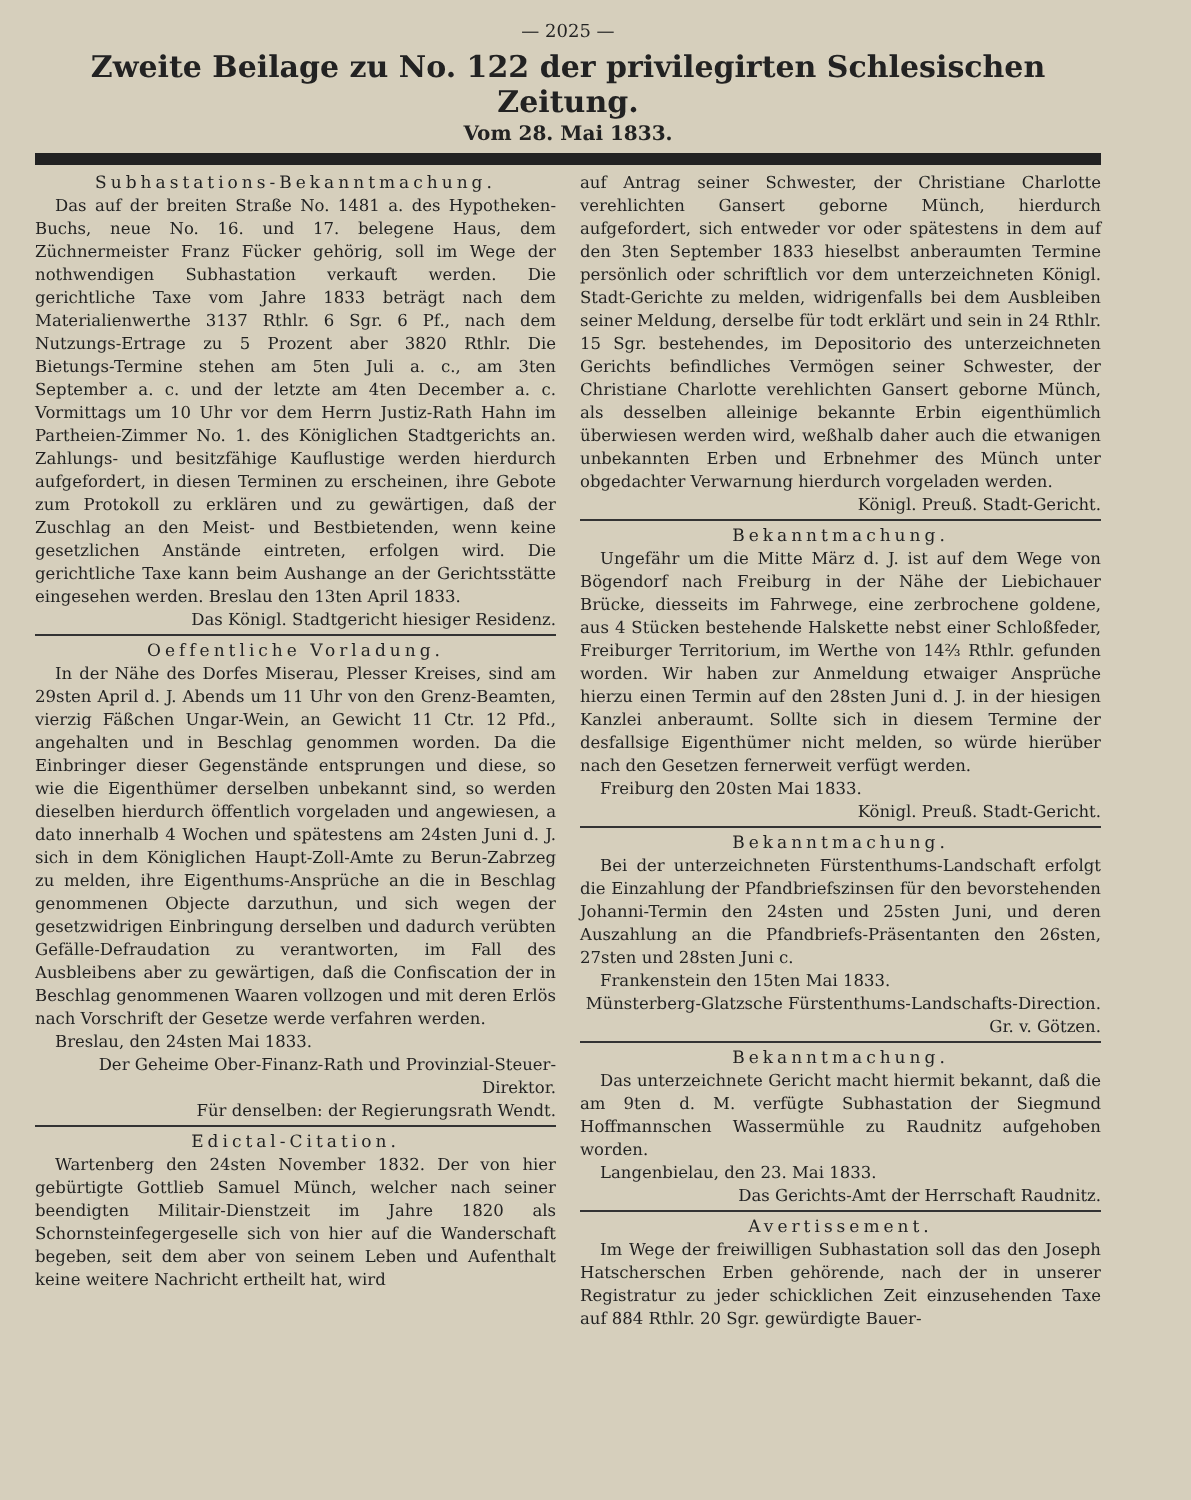— 2025 —
Zweite Beilage zu No. 122 der privilegirten Schlesischen Zeitung.
Vom 28. Mai 1833.
Subhastations-Bekanntmachung.
Das auf der breiten Straße No. 1481 a. des Hypotheken-Buchs, neue No. 16. und 17. belegene Haus, dem Züchnermeister Franz Fücker gehörig, soll im Wege der nothwendigen Subhastation verkauft werden. Die gerichtliche Taxe vom Jahre 1833 beträgt nach dem Materialienwerthe 3137 Rthlr. 6 Sgr. 6 Pf., nach dem Nutzungs-Ertrage zu 5 Prozent aber 3820 Rthlr. Die Bietungs-Termine stehen am 5ten Juli a. c., am 3ten September a. c. und der letzte am 4ten December a. c. Vormittags um 10 Uhr vor dem Herrn Justiz-Rath Hahn im Partheien-Zimmer No. 1. des Königlichen Stadtgerichts an. Zahlungs- und besitzfähige Kauflustige werden hierdurch aufgefordert, in diesen Terminen zu erscheinen, ihre Gebote zum Protokoll zu erklären und zu gewärtigen, daß der Zuschlag an den Meist- und Bestbietenden, wenn keine gesetzlichen Anstände eintreten, erfolgen wird. Die gerichtliche Taxe kann beim Aushange an der Gerichtsstätte eingesehen werden. Breslau den 13ten April 1833.
Das Königl. Stadtgericht hiesiger Residenz.
Oeffentliche Vorladung.
In der Nähe des Dorfes Miserau, Plesser Kreises, sind am 29sten April d. J. Abends um 11 Uhr von den Grenz-Beamten, vierzig Fäßchen Ungar-Wein, an Gewicht 11 Ctr. 12 Pfd., angehalten und in Beschlag genommen worden. Da die Einbringer dieser Gegenstände entsprungen und diese, so wie die Eigenthümer derselben unbekannt sind, so werden dieselben hierdurch öffentlich vorgeladen und angewiesen, a dato innerhalb 4 Wochen und spätestens am 24sten Juni d. J. sich in dem Königlichen Haupt-Zoll-Amte zu Berun-Zabrzeg zu melden, ihre Eigenthums-Ansprüche an die in Beschlag genommenen Objecte darzuthun, und sich wegen der gesetzwidrigen Einbringung derselben und dadurch verübten Gefälle-Defraudation zu verantworten, im Fall des Ausbleibens aber zu gewärtigen, daß die Confiscation der in Beschlag genommenen Waaren vollzogen und mit deren Erlös nach Vorschrift der Gesetze werde verfahren werden.
Breslau, den 24sten Mai 1833.
Der Geheime Ober-Finanz-Rath und Provinzial-Steuer-Direktor.
Für denselben: der Regierungsrath Wendt.
Edictal-Citation.
Wartenberg den 24sten November 1832. Der von hier gebürtigte Gottlieb Samuel Münch, welcher nach seiner beendigten Militair-Dienstzeit im Jahre 1820 als Schornsteinfegergeselle sich von hier auf die Wanderschaft begeben, seit dem aber von seinem Leben und Aufenthalt keine weitere Nachricht ertheilt hat, wird
auf Antrag seiner Schwester, der Christiane Charlotte verehlichten Gansert geborne Münch, hierdurch aufgefordert, sich entweder vor oder spätestens in dem auf den 3ten September 1833 hieselbst anberaumten Termine persönlich oder schriftlich vor dem unterzeichneten Königl. Stadt-Gerichte zu melden, widrigenfalls bei dem Ausbleiben seiner Meldung, derselbe für todt erklärt und sein in 24 Rthlr. 15 Sgr. bestehendes, im Depositorio des unterzeichneten Gerichts befindliches Vermögen seiner Schwester, der Christiane Charlotte verehlichten Gansert geborne Münch, als desselben alleinige bekannte Erbin eigenthümlich überwiesen werden wird, weßhalb daher auch die etwanigen unbekannten Erben und Erbnehmer des Münch unter obgedachter Verwarnung hierdurch vorgeladen werden.
Königl. Preuß. Stadt-Gericht.
Bekanntmachung.
Ungefähr um die Mitte März d. J. ist auf dem Wege von Bögendorf nach Freiburg in der Nähe der Liebichauer Brücke, diesseits im Fahrwege, eine zerbrochene goldene, aus 4 Stücken bestehende Halskette nebst einer Schloßfeder, Freiburger Territorium, im Werthe von 14⅔ Rthlr. gefunden worden. Wir haben zur Anmeldung etwaiger Ansprüche hierzu einen Termin auf den 28sten Juni d. J. in der hiesigen Kanzlei anberaumt. Sollte sich in diesem Termine der desfallsige Eigenthümer nicht melden, so würde hierüber nach den Gesetzen fernerweit verfügt werden.
Freiburg den 20sten Mai 1833.
Königl. Preuß. Stadt-Gericht.
Bekanntmachung.
Bei der unterzeichneten Fürstenthums-Landschaft erfolgt die Einzahlung der Pfandbriefszinsen für den bevorstehenden Johanni-Termin den 24sten und 25sten Juni, und deren Auszahlung an die Pfandbriefs-Präsentanten den 26sten, 27sten und 28sten Juni c.
Frankenstein den 15ten Mai 1833.
Münsterberg-Glatzsche Fürstenthums-Landschafts-Direction. Gr. v. Götzen.
Bekanntmachung.
Das unterzeichnete Gericht macht hiermit bekannt, daß die am 9ten d. M. verfügte Subhastation der Siegmund Hoffmannschen Wassermühle zu Raudnitz aufgehoben worden.
Langenbielau, den 23. Mai 1833.
Das Gerichts-Amt der Herrschaft Raudnitz.
Avertissement.
Im Wege der freiwilligen Subhastation soll das den Joseph Hatscherschen Erben gehörende, nach der in unserer Registratur zu jeder schicklichen Zeit einzusehenden Taxe auf 884 Rthlr. 20 Sgr. gewürdigte Bauer-